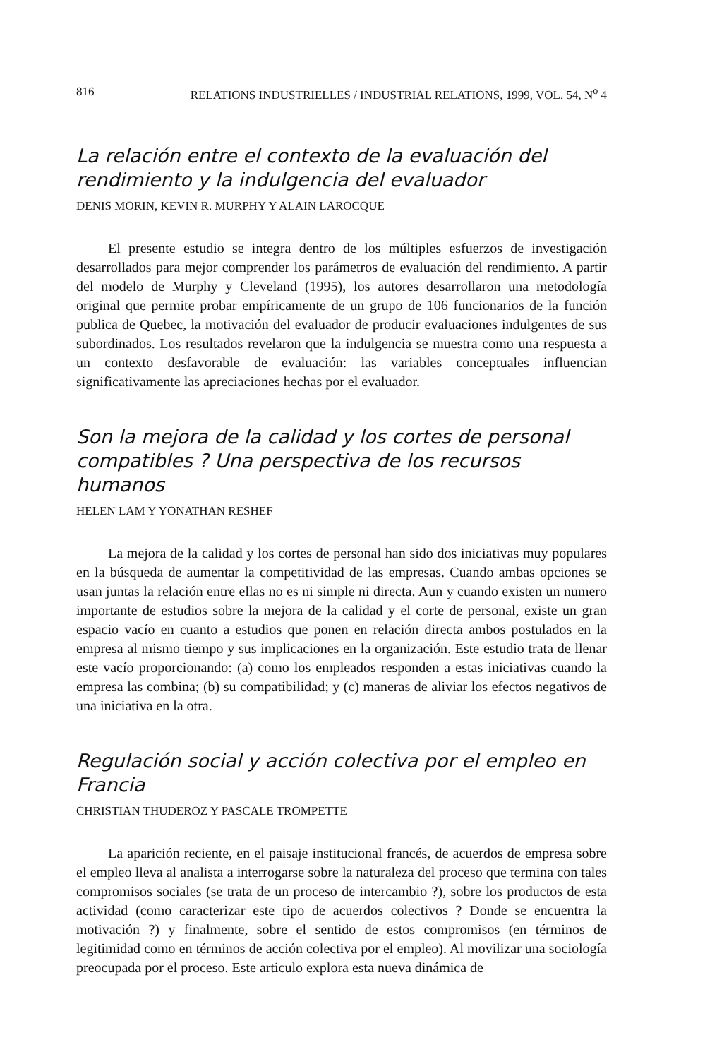816 RELATIONS INDUSTRIELLES / INDUSTRIAL RELATIONS, 1999, VOL. 54, N<sup>o</sup> 4
La relación entre el contexto de la evaluación del rendimiento y la indulgencia del evaluador
DENIS MORIN, KEVIN R. MURPHY Y ALAIN LAROCQUE
El presente estudio se integra dentro de los múltiples esfuerzos de investigación desarrollados para mejor comprender los parámetros de evaluación del rendimiento. A partir del modelo de Murphy y Cleveland (1995), los autores desarrollaron una metodología original que permite probar empíricamente de un grupo de 106 funcionarios de la función publica de Quebec, la motivación del evaluador de producir evaluaciones indulgentes de sus subordinados. Los resultados revelaron que la indulgencia se muestra como una respuesta a un contexto desfavorable de evaluación: las variables conceptuales influencian significativamente las apreciaciones hechas por el evaluador.
Son la mejora de la calidad y los cortes de personal compatibles ? Una perspectiva de los recursos humanos
HELEN LAM Y YONATHAN RESHEF
La mejora de la calidad y los cortes de personal han sido dos iniciativas muy populares en la búsqueda de aumentar la competitividad de las empresas. Cuando ambas opciones se usan juntas la relación entre ellas no es ni simple ni directa. Aun y cuando existen un numero importante de estudios sobre la mejora de la calidad y el corte de personal, existe un gran espacio vacío en cuanto a estudios que ponen en relación directa ambos postulados en la empresa al mismo tiempo y sus implicaciones en la organización. Este estudio trata de llenar este vacío proporcionando: (a) como los empleados responden a estas iniciativas cuando la empresa las combina; (b) su compatibilidad; y (c) maneras de aliviar los efectos negativos de una iniciativa en la otra.
Regulación social y acción colectiva por el empleo en Francia
CHRISTIAN THUDEROZ Y PASCALE TROMPETTE
La aparición reciente, en el paisaje institucional francés, de acuerdos de empresa sobre el empleo lleva al analista a interrogarse sobre la naturaleza del proceso que termina con tales compromisos sociales (se trata de un proceso de intercambio ?), sobre los productos de esta actividad (como caracterizar este tipo de acuerdos colectivos ? Donde se encuentra la motivación ?) y finalmente, sobre el sentido de estos compromisos (en términos de legitimidad como en términos de acción colectiva por el empleo). Al movilizar una sociología preocupada por el proceso. Este articulo explora esta nueva dinámica de